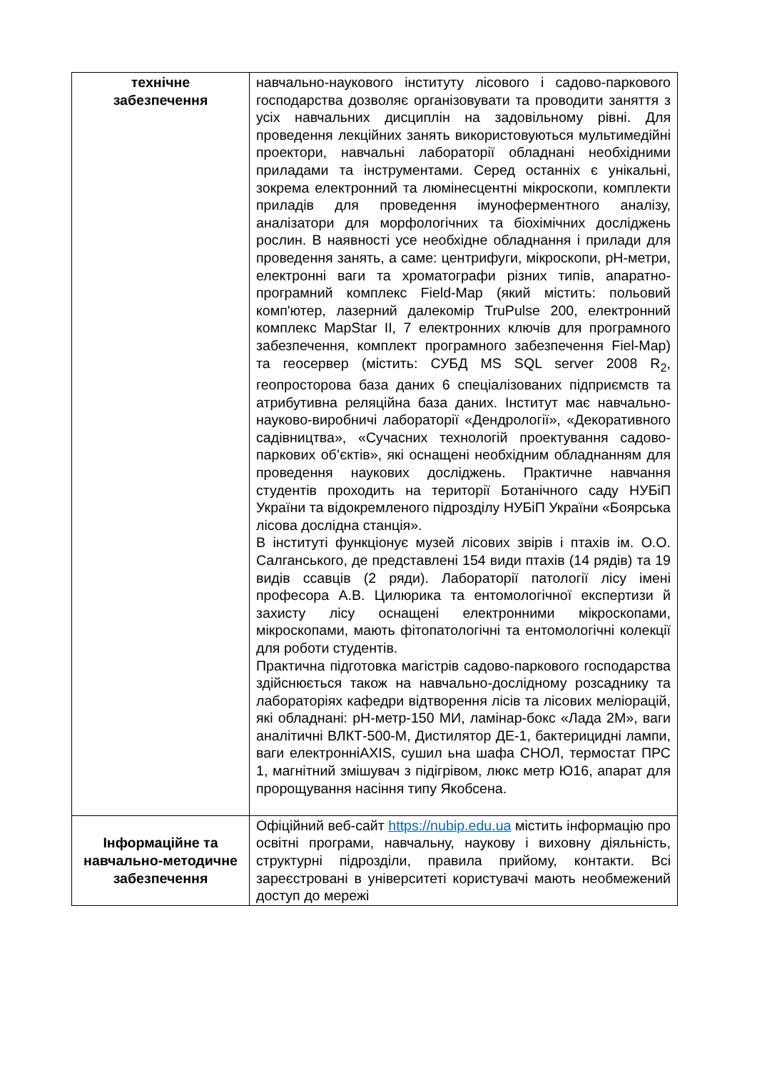| технічне забезпечення | навчально-наукового інституту лісового і садово-паркового господарства дозволяє організовувати та проводити заняття з усіх навчальних дисциплін на задовільному рівні. Для проведення лекційних занять використовуються мультимедійні проектори, навчальні лабораторії обладнані необхідними приладами та інструментами. Серед останніх є унікальні, зокрема електронний та люмінесцентні мікроскопи, комплекти приладів для проведення імуноферментного аналізу, аналізатори для морфологічних та біохімічних досліджень рослин. В наявності усе необхідне обладнання і прилади для проведення занять, а саме: центрифуги, мікроскопи, рН-метри, електронні ваги та хроматографи різних типів, апаратно-програмний комплекс Field-Map (який містить: польовий комп'ютер, лазерний далекомір TruPulse 200, електронний комплекс MapStar II, 7 електронних ключів для програмного забезпечення, комплект програмного забезпечення Fiel-Map) та геосервер (містить: СУБД MS SQL server 2008 R<sub>2</sub>, геопросторова база даних 6 спеціалізованих підприємств та атрибутивна реляційна база даних. Інститут має навчально-науково-виробничі лабораторії «Дендрології», «Декоративного садівництва», «Сучасних технологій проектування садово-паркових об’єктів», які оснащені необхідним обладнанням для проведення наукових досліджень. Практичне навчання студентів проходить на території Ботанічного саду НУБіП України та відокремленого підрозділу НУБіП України «Боярська лісова дослідна станція». В інституті функціонує музей лісових звірів і птахів ім. О.О. Салганського, де представлені 154 види птахів (14 рядів) та 19 видів ссавців (2 ряди). Лабораторії патології лісу імені професора А.В. Цилюрика та ентомологічної експертизи й захисту лісу оснащені електронними мікроскопами, мікроскопами, мають фітопатологічні та ентомологічні колекції для роботи студентів. Практична підготовка магістрів садово-паркового господарства здійснюється також на навчально-дослідному розсаднику та лабораторіях кафедри відтворення лісів та лісових меліорацій, які обладнані: рН-метр-150 МИ, ламінар-бокс «Лада 2М», ваги аналітичні ВЛКТ-500-М, Дистилятор ДЕ-1, бактерицидні лампи, ваги електронніAXIS, сушил ьна шафа СНОЛ, термостат ПРС 1, магнітний змішувач з підігрівом, люкс метр Ю16, апарат для пророщування насіння типу Якобсена. |
| Інформаційне та навчально-методичне забезпечення | Офіційний веб-сайт https://nubip.edu.ua містить інформацію про освітні програми, навчальну, наукову і виховну діяльність, структурні підрозділи, правила прийому, контакти. Всі зареєстровані в університеті користувачі мають необмежений доступ до мережі |